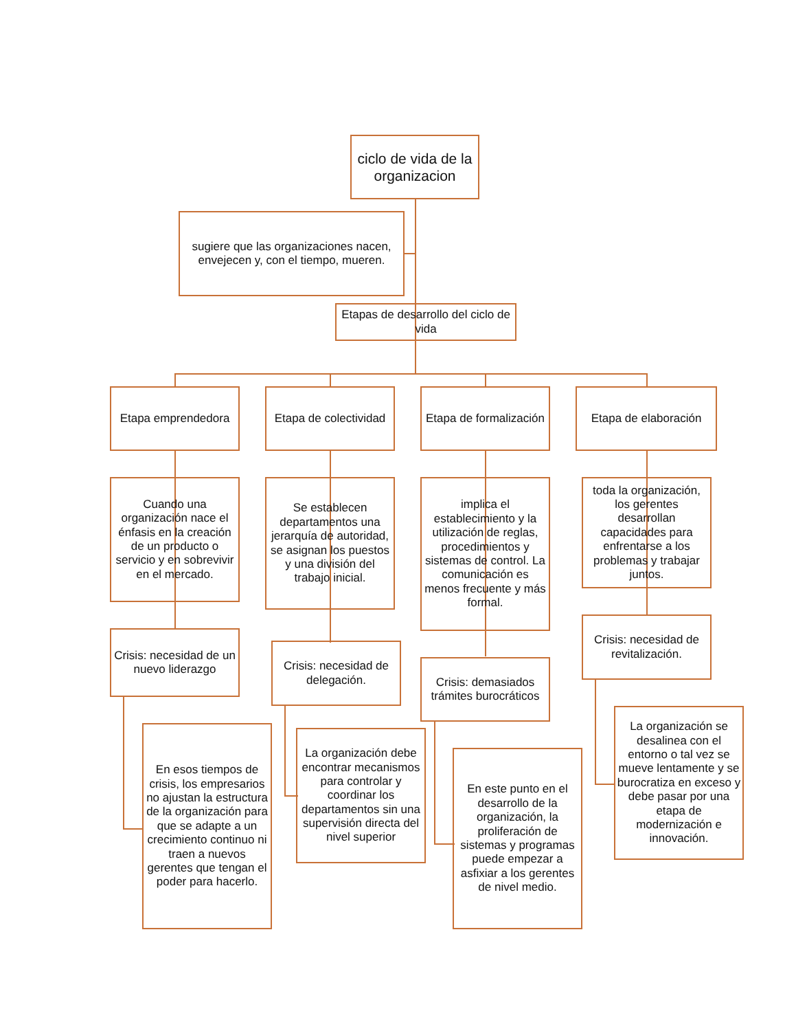ciclo de vida de la organizacion
sugiere que las organizaciones nacen, envejecen y, con el tiempo, mueren.
Etapas de desarrollo del ciclo de vida
Etapa emprendedora
Etapa de colectividad
Etapa de formalización
Etapa de elaboración
Cuando una organización nace el énfasis en la creación de un producto o servicio y en sobrevivir en el mercado.
Se establecen departamentos una jerarquía de autoridad, se asignan los puestos y una división del trabajo inicial.
implica el establecimiento y la utilización de reglas, procedimientos y sistemas de control. La comunicación es menos frecuente y más formal.
toda la organización, los gerentes desarrollan capacidades para enfrentarse a los problemas y trabajar juntos.
Crisis: necesidad de un nuevo liderazgo
Crisis: necesidad de delegación.
Crisis: demasiados trámites burocráticos
Crisis: necesidad de revitalización.
En esos tiempos de crisis, los empresarios no ajustan la estructura de la organización para que se adapte a un crecimiento continuo ni traen a nuevos gerentes que tengan el poder para hacerlo.
La organización debe encontrar mecanismos para controlar y coordinar los departamentos sin una supervisión directa del nivel superior
En este punto en el desarrollo de la organización, la proliferación de sistemas y programas puede empezar a asfixiar a los gerentes de nivel medio.
La organización se desalinea con el entorno o tal vez se mueve lentamente y se burocratiza en exceso y debe pasar por una etapa de modernización e innovación.